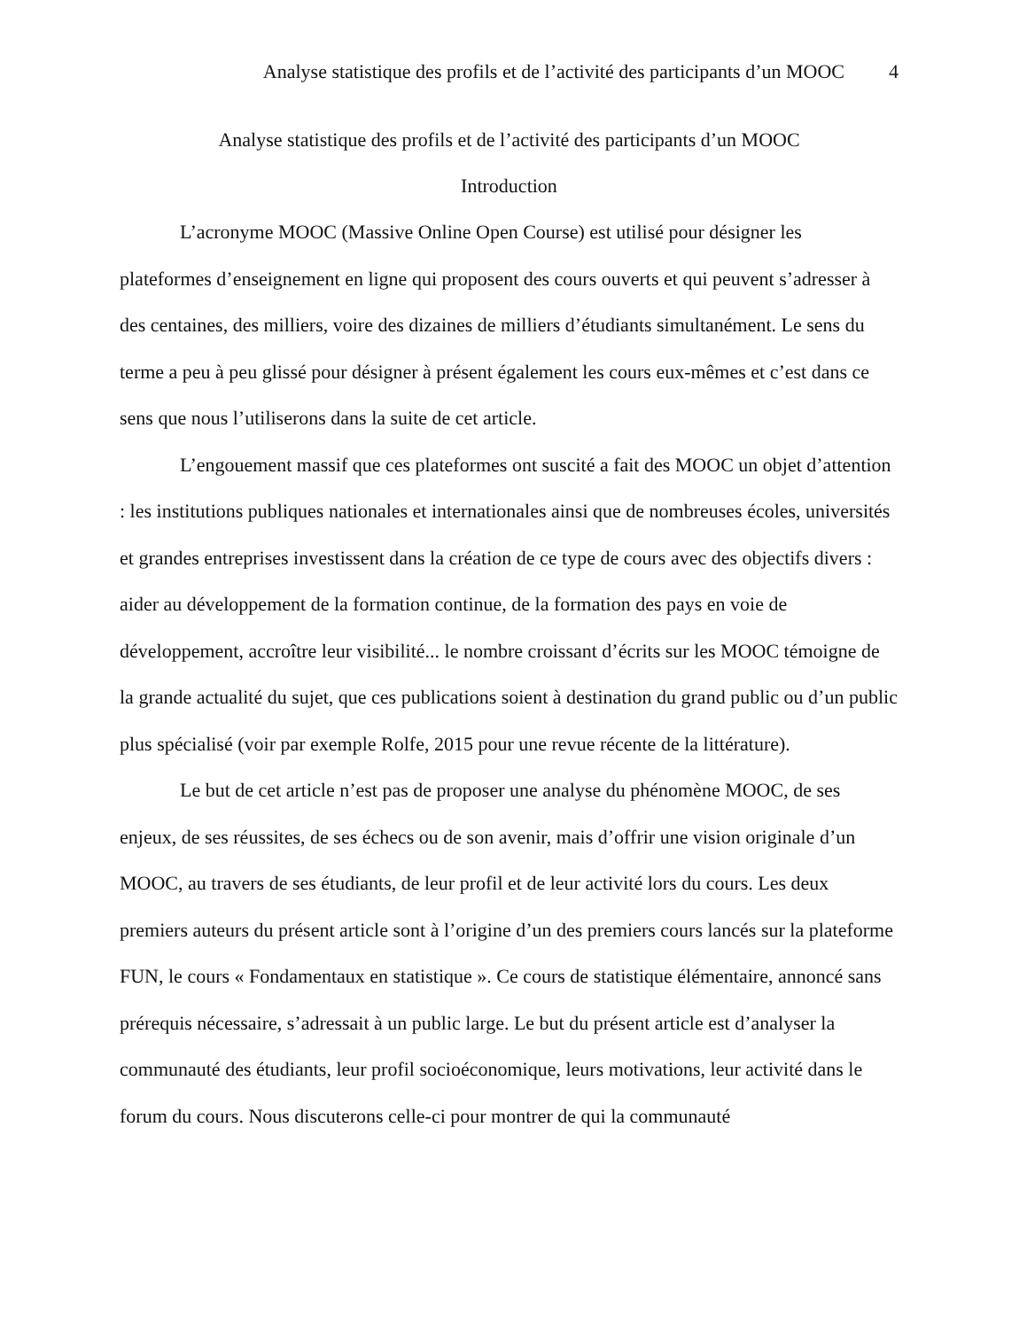Analyse statistique des profils et de l’activité des participants d’un MOOC 4
Analyse statistique des profils et de l’activité des participants d’un MOOC
Introduction
L’acronyme MOOC (Massive Online Open Course) est utilisé pour désigner les plateformes d’enseignement en ligne qui proposent des cours ouverts et qui peuvent s’adresser à des centaines, des milliers, voire des dizaines de milliers d’étudiants simultanément. Le sens du terme a peu à peu glissé pour désigner à présent également les cours eux-mêmes et c’est dans ce sens que nous l’utiliserons dans la suite de cet article.
L’engouement massif que ces plateformes ont suscité a fait des MOOC un objet d’attention : les institutions publiques nationales et internationales ainsi que de nombreuses écoles, universités et grandes entreprises investissent dans la création de ce type de cours avec des objectifs divers : aider au développement de la formation continue, de la formation des pays en voie de développement, accroître leur visibilité... le nombre croissant d’écrits sur les MOOC témoigne de la grande actualité du sujet, que ces publications soient à destination du grand public ou d’un public plus spécialisé (voir par exemple Rolfe, 2015 pour une revue récente de la littérature).
Le but de cet article n’est pas de proposer une analyse du phénomène MOOC, de ses enjeux, de ses réussites, de ses échecs ou de son avenir, mais d’offrir une vision originale d’un MOOC, au travers de ses étudiants, de leur profil et de leur activité lors du cours. Les deux premiers auteurs du présent article sont à l’origine d’un des premiers cours lancés sur la plateforme FUN, le cours « Fondamentaux en statistique ». Ce cours de statistique élémentaire, annoncé sans prérequis nécessaire, s’adressait à un public large. Le but du présent article est d’analyser la communauté des étudiants, leur profil socioéconomique, leurs motivations, leur activité dans le forum du cours. Nous discuterons celle-ci pour montrer de qui la communauté